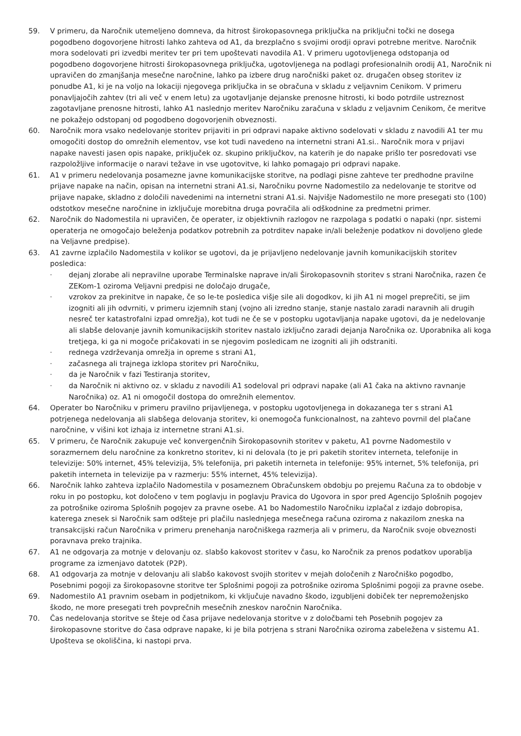59. V primeru, da Naročnik utemeljeno domneva, da hitrost širokopasovnega priključka na priključni točki ne dosega pogodbeno dogovorjene hitrosti lahko zahteva od A1, da brezplačno s svojimi orodji opravi potrebne meritve. Naročnik mora sodelovati pri izvedbi meritev ter pri tem upoštevati navodila A1. V primeru ugotovljenega odstopanja od pogodbeno dogovorjene hitrosti širokopasovnega priključka, ugotovljenega na podlagi profesionalnih orodij A1, Naročnik ni upravičen do zmanjšanja mesečne naročnine, lahko pa izbere drug naročniški paket oz. drugačen obseg storitev iz ponudbe A1, ki je na voljo na lokaciji njegovega priključka in se obračuna v skladu z veljavnim Cenikom. V primeru ponavljajočih zahtev (tri ali več v enem letu) za ugotavljanje dejanske prenosne hitrosti, ki bodo potrdile ustreznost zagotavljane prenosne hitrosti, lahko A1 naslednjo meritev Naročniku zaračuna v skladu z veljavnim Cenikom, če meritve ne pokažejo odstopanj od pogodbeno dogovorjenih obveznosti.
60. Naročnik mora vsako nedelovanje storitev prijaviti in pri odpravi napake aktivno sodelovati v skladu z navodili A1 ter mu omogočiti dostop do omrežnih elementov, vse kot tudi navedeno na internetni strani A1.si.. Naročnik mora v prijavi napake navesti jasen opis napake, priključek oz. skupino priključkov, na katerih je do napake prišlo ter posredovati vse razpoložljive informacije o naravi težave in vse ugotovitve, ki lahko pomagajo pri odpravi napake.
61. A1 v primeru nedelovanja posamezne javne komunikacijske storitve, na podlagi pisne zahteve ter predhodne pravilne prijave napake na način, opisan na internetni strani A1.si, Naročniku povrne Nadomestilo za nedelovanje te storitve od prijave napake, skladno z določili navedenimi na internetni strani A1.si. Najvišje Nadomestilo ne more presegati sto (100) odstotkov mesečne naročnine in izključuje morebitna druga povračila ali odškodnine za predmetni primer.
62. Naročnik do Nadomestila ni upravičen, če operater, iz objektivnih razlogov ne razpolaga s podatki o napaki (npr. sistemi operaterja ne omogočajo beleženja podatkov potrebnih za potrditev napake in/ali beleženje podatkov ni dovoljeno glede na Veljavne predpise).
63. A1 zavrne izplačilo Nadomestila v kolikor se ugotovi, da je prijavljeno nedelovanje javnih komunikacijskih storitev posledica:
-
dejanj zlorabe ali nepravilne uporabe Terminalske naprave in/ali Širokopasovnih storitev s strani Naročnika, razen če ZEKom-1 oziroma Veljavni predpisi ne določajo drugače,
-
vzrokov za prekinitve in napake, če so le-te posledica višje sile ali dogodkov, ki jih A1 ni mogel preprečiti, se jim izogniti ali jih odvrniti, v primeru izjemnih stanj (vojno ali izredno stanje, stanje nastalo zaradi naravnih ali drugih nesreč ter katastrofalni izpad omrežja), kot tudi ne če se v postopku ugotavljanja napake ugotovi, da je nedelovanje ali slabše delovanje javnih komunikacijskih storitev nastalo izključno zaradi dejanja Naročnika oz. Uporabnika ali koga tretjega, ki ga ni mogoče pričakovati in se njegovim posledicam ne izogniti ali jih odstraniti.
-
rednega vzdrževanja omrežja in opreme s strani A1,
-
začasnega ali trajnega izklopa storitev pri Naročniku,
-
da je Naročnik v fazi Testiranja storitev,
-
da Naročnik ni aktivno oz. v skladu z navodili A1 sodeloval pri odpravi napake (ali A1 čaka na aktivno ravnanje Naročnika) oz. A1 ni omogočil dostopa do omrežnih elementov.
64. Operater bo Naročniku v primeru pravilno prijavljenega, v postopku ugotovljenega in dokazanega ter s strani A1 potrjenega nedelovanja ali slabšega delovanja storitev, ki onemogoča funkcionalnost, na zahtevo povrnil del plačane naročnine, v višini kot izhaja iz internetne strani A1.si.
65. V primeru, če Naročnik zakupuje več konvergenčnih Širokopasovnih storitev v paketu, A1 povrne Nadomestilo v sorazmernem delu naročnine za konkretno storitev, ki ni delovala (to je pri paketih storitev interneta, telefonije in televizije: 50% internet, 45% televizija, 5% telefonija, pri paketih interneta in telefonije: 95% internet, 5% telefonija, pri paketih interneta in televizije pa v razmerju: 55% internet, 45% televizija).
66. Naročnik lahko zahteva izplačilo Nadomestila v posameznem Obračunskem obdobju po prejemu Računa za to obdobje v roku in po postopku, kot določeno v tem poglavju in poglavju Pravica do Ugovora in spor pred Agencijo Splošnih pogojev za potrošnike oziroma Splošnih pogojev za pravne osebe. A1 bo Nadomestilo Naročniku izplačal z izdajo dobropisa, katerega znesek si Naročnik sam odšteje pri plačilu naslednjega mesečnega računa oziroma z nakazilom zneska na transakcijski račun Naročnika v primeru prenehanja naročniškega razmerja ali v primeru, da Naročnik svoje obveznosti poravnava preko trajnika.
67. A1 ne odgovarja za motnje v delovanju oz. slabšo kakovost storitev v času, ko Naročnik za prenos podatkov uporablja programe za izmenjavo datotek (P2P).
68. A1 odgovarja za motnje v delovanju ali slabšo kakovost svojih storitev v mejah določenih z Naročniško pogodbo, Posebnimi pogoji za širokopasovne storitve ter Splošnimi pogoji za potrošnike oziroma Splošnimi pogoji za pravne osebe.
69. Nadomestilo A1 pravnim osebam in podjetnikom, ki vključuje navadno škodo, izgubljeni dobiček ter nepremoženjsko škodo, ne more presegati treh povprečnih mesečnih zneskov naročnin Naročnika.
70. Čas nedelovanja storitve se šteje od časa prijave nedelovanja storitve v z določbami teh Posebnih pogojev za širokopasovne storitve do časa odprave napake, ki je bila potrjena s strani Naročnika oziroma zabeležena v sistemu A1. Upošteva se okoliščina, ki nastopi prva.